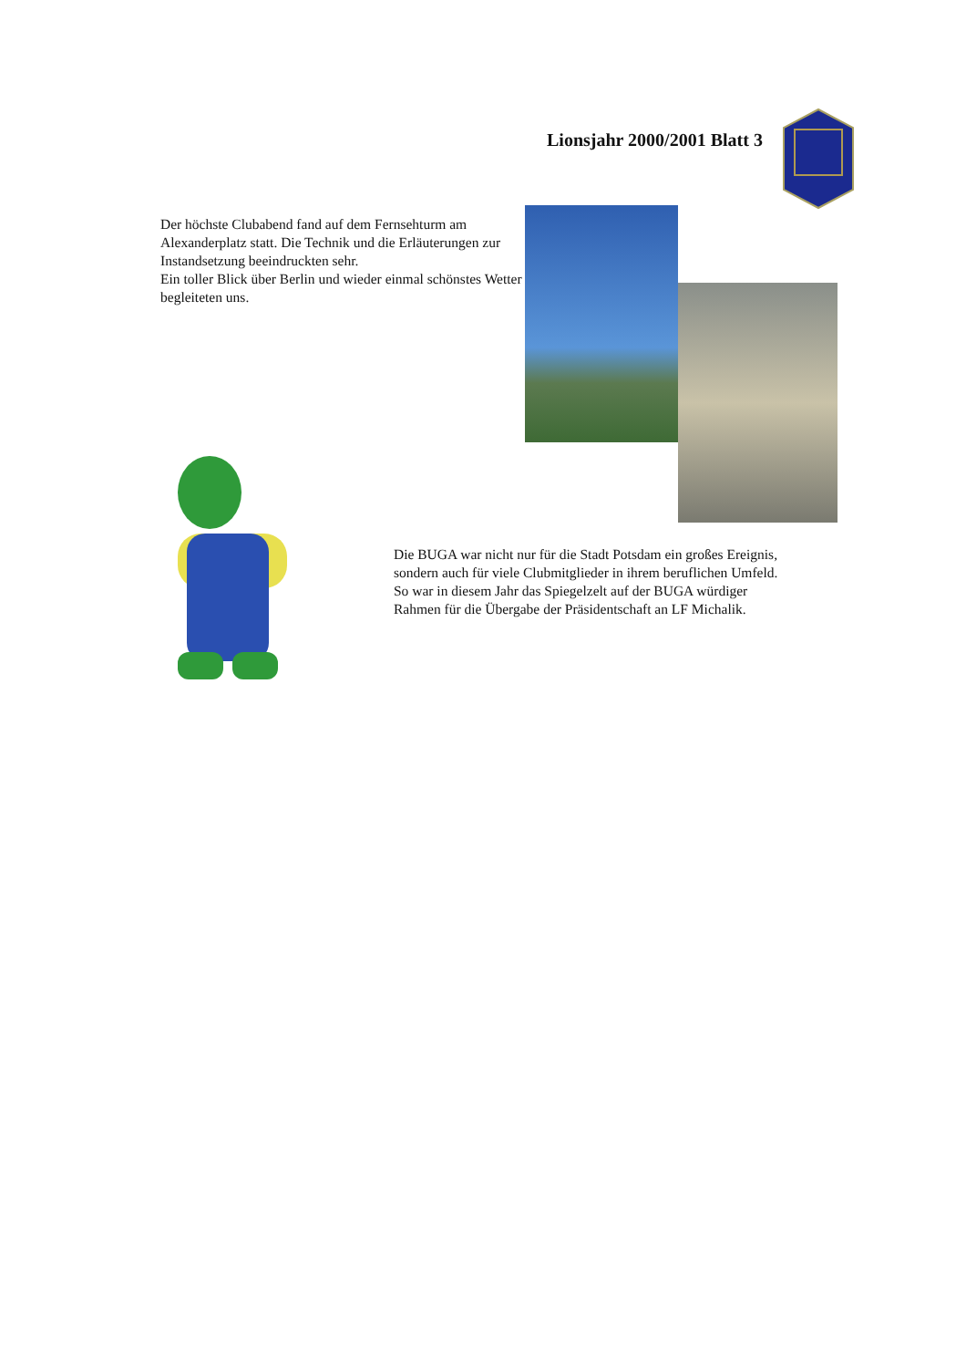Lionsjahr 2000/2001 Blatt 3
Der höchste Clubabend fand auf dem Fernsehturm am Alexanderplatz statt. Die Technik und die Erläuterungen zur Instandsetzung beeindruckten sehr.
Ein toller Blick über Berlin und wieder einmal schönstes Wetter begleiteten uns.
Die BUGA war nicht nur für die Stadt Potsdam ein großes Ereignis, sondern auch für viele Clubmitglieder in ihrem beruflichen Umfeld.
So war in diesem Jahr das Spiegelzelt auf der BUGA würdiger Rahmen für die Übergabe der Präsidentschaft an LF Michalik.